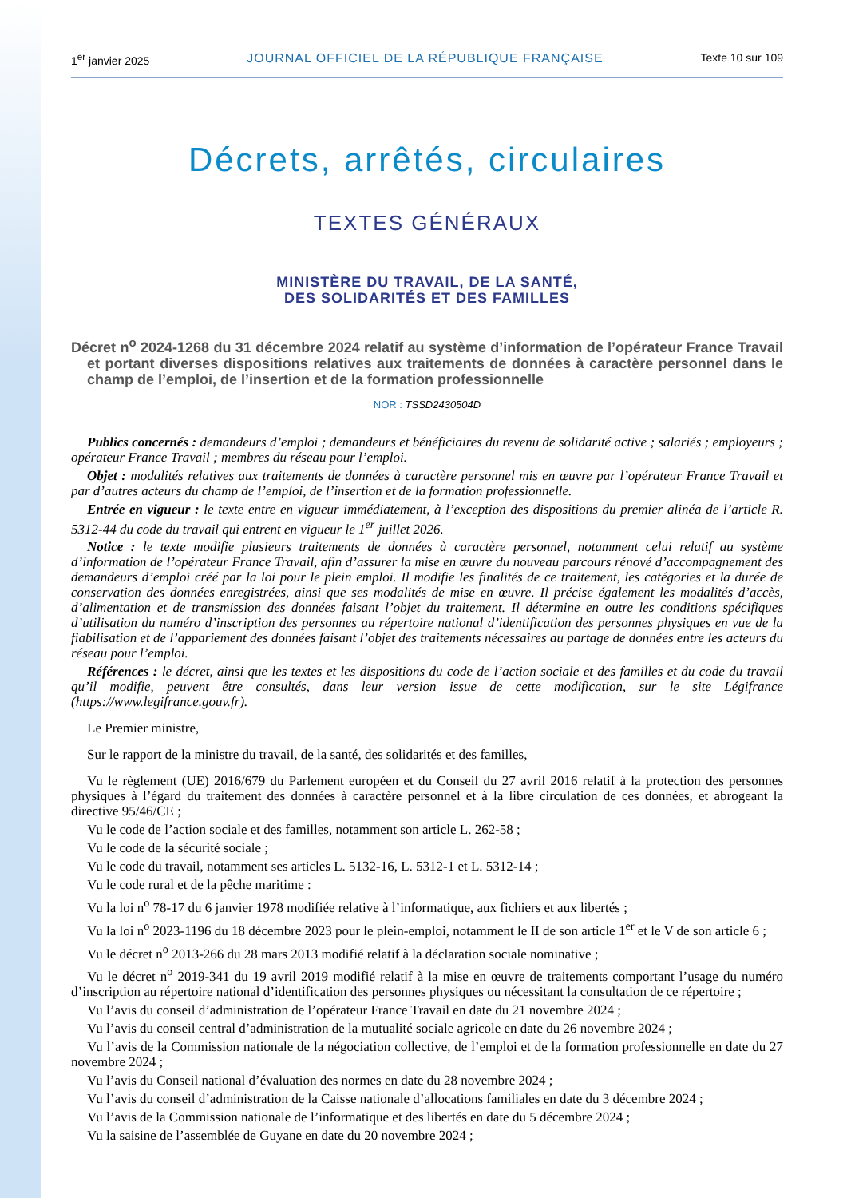1<sup>er</sup> janvier 2025 JOURNAL OFFICIEL DE LA RÉPUBLIQUE FRANÇAISE Texte 10 sur 109
Décrets, arrêtés, circulaires
TEXTES GÉNÉRAUX
MINISTÈRE DU TRAVAIL, DE LA SANTÉ,
DES SOLIDARITÉS ET DES FAMILLES
Décret n<sup>o</sup> 2024-1268 du 31 décembre 2024 relatif au système d’information de l’opérateur France Travail et portant diverses dispositions relatives aux traitements de données à caractère personnel dans le champ de l’emploi, de l’insertion et de la formation professionnelle
NOR : TSSD2430504D
Publics concernés : demandeurs d’emploi ; demandeurs et bénéficiaires du revenu de solidarité active ; salariés ; employeurs ; opérateur France Travail ; membres du réseau pour l’emploi.
Objet : modalités relatives aux traitements de données à caractère personnel mis en œuvre par l’opérateur France Travail et par d’autres acteurs du champ de l’emploi, de l’insertion et de la formation professionnelle.
Entrée en vigueur : le texte entre en vigueur immédiatement, à l’exception des dispositions du premier alinéa de l’article R. 5312-44 du code du travail qui entrent en vigueur le 1<sup>er</sup> juillet 2026.
Notice : le texte modifie plusieurs traitements de données à caractère personnel, notamment celui relatif au système d’information de l’opérateur France Travail, afin d’assurer la mise en œuvre du nouveau parcours rénové d’accompagnement des demandeurs d’emploi créé par la loi pour le plein emploi. Il modifie les finalités de ce traitement, les catégories et la durée de conservation des données enregistrées, ainsi que ses modalités de mise en œuvre. Il précise également les modalités d’accès, d’alimentation et de transmission des données faisant l’objet du traitement. Il détermine en outre les conditions spécifiques d’utilisation du numéro d’inscription des personnes au répertoire national d’identification des personnes physiques en vue de la fiabilisation et de l’appariement des données faisant l’objet des traitements nécessaires au partage de données entre les acteurs du réseau pour l’emploi.
Références : le décret, ainsi que les textes et les dispositions du code de l’action sociale et des familles et du code du travail qu’il modifie, peuvent être consultés, dans leur version issue de cette modification, sur le site Légifrance (https://www.legifrance.gouv.fr).
Le Premier ministre,
Sur le rapport de la ministre du travail, de la santé, des solidarités et des familles,
Vu le règlement (UE) 2016/679 du Parlement européen et du Conseil du 27 avril 2016 relatif à la protection des personnes physiques à l’égard du traitement des données à caractère personnel et à la libre circulation de ces données, et abrogeant la directive 95/46/CE ;
Vu le code de l’action sociale et des familles, notamment son article L. 262-58 ;
Vu le code de la sécurité sociale ;
Vu le code du travail, notamment ses articles L. 5132-16, L. 5312-1 et L. 5312-14 ;
Vu le code rural et de la pêche maritime :
Vu la loi n<sup>o</sup> 78-17 du 6 janvier 1978 modifiée relative à l’informatique, aux fichiers et aux libertés ;
Vu la loi n<sup>o</sup> 2023-1196 du 18 décembre 2023 pour le plein-emploi, notamment le II de son article 1<sup>er</sup> et le V de son article 6 ;
Vu le décret n<sup>o</sup> 2013-266 du 28 mars 2013 modifié relatif à la déclaration sociale nominative ;
Vu le décret n<sup>o</sup> 2019-341 du 19 avril 2019 modifié relatif à la mise en œuvre de traitements comportant l’usage du numéro d’inscription au répertoire national d’identification des personnes physiques ou nécessitant la consultation de ce répertoire ;
Vu l’avis du conseil d’administration de l’opérateur France Travail en date du 21 novembre 2024 ;
Vu l’avis du conseil central d’administration de la mutualité sociale agricole en date du 26 novembre 2024 ;
Vu l’avis de la Commission nationale de la négociation collective, de l’emploi et de la formation professionnelle en date du 27 novembre 2024 ;
Vu l’avis du Conseil national d’évaluation des normes en date du 28 novembre 2024 ;
Vu l’avis du conseil d’administration de la Caisse nationale d’allocations familiales en date du 3 décembre 2024 ;
Vu l’avis de la Commission nationale de l’informatique et des libertés en date du 5 décembre 2024 ;
Vu la saisine de l’assemblée de Guyane en date du 20 novembre 2024 ;